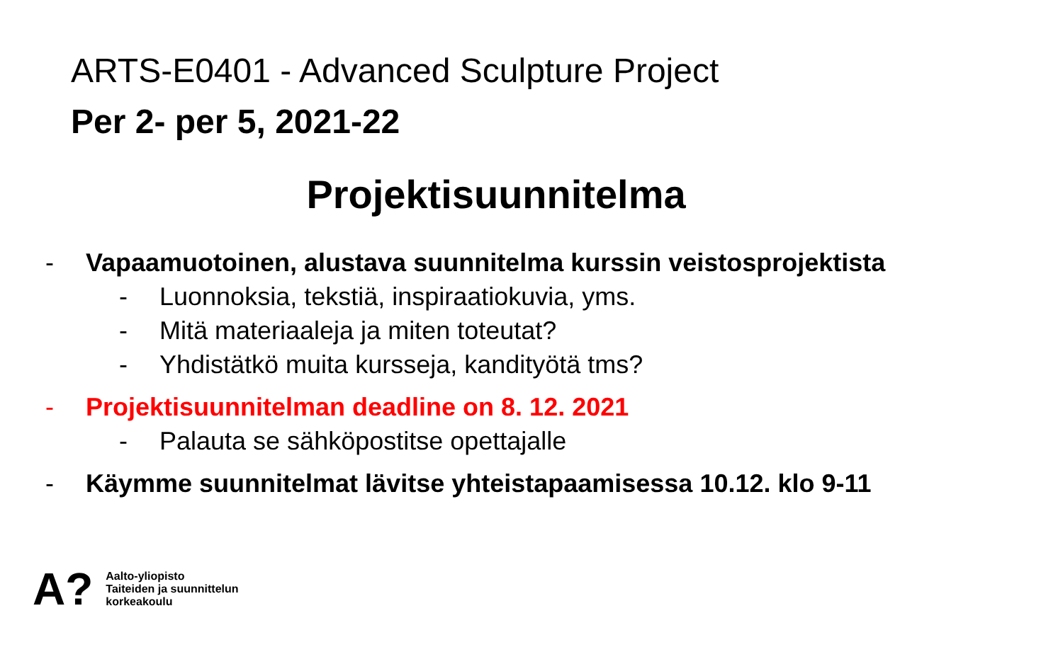ARTS-E0401 - Advanced Sculpture Project
Per 2- per 5, 2021-22
Projektisuunnitelma
- Vapaamuotoinen, alustava suunnitelma kurssin veistosprojektista
- Luonnoksia, tekstiä, inspiraatiokuvia, yms.
- Mitä materiaaleja ja miten toteutat?
- Yhdistätkö muita kursseja, kandityötä tms?
- Projektisuunnitelman deadline on 8. 12. 2021
- Palauta se sähköpostitse opettajalle
- Käymme suunnitelmat lävitse yhteistapaamisessa 10.12. klo 9-11
A?
Aalto-yliopisto
Taiteiden ja suunnittelun
korkeakoulu